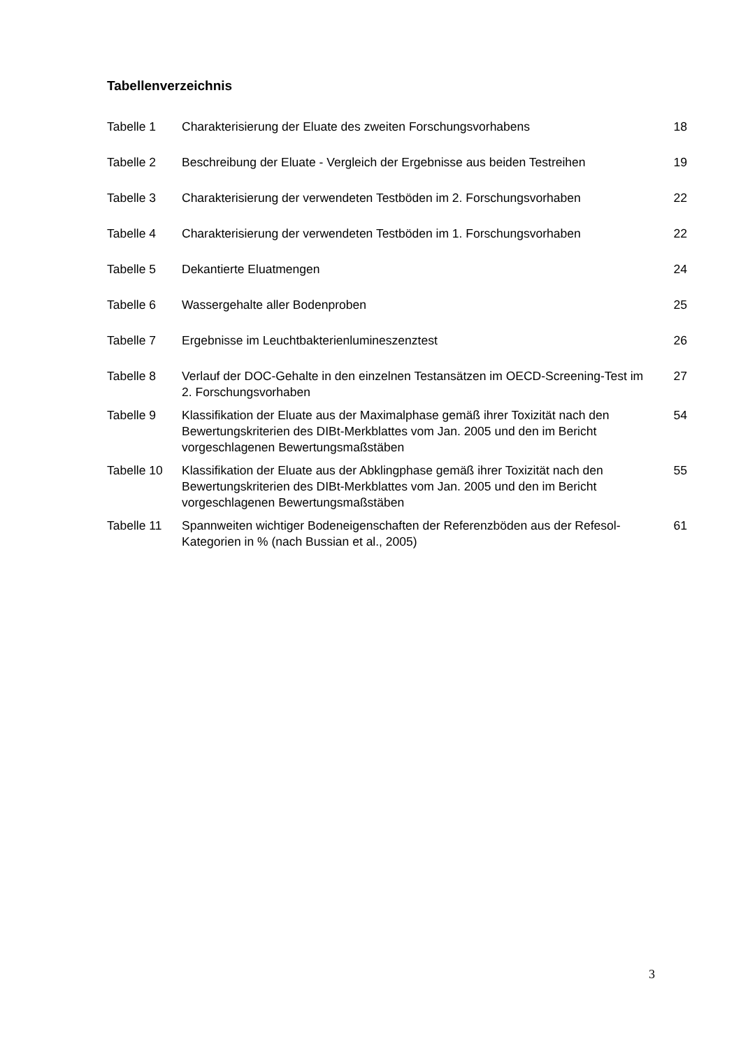Tabellenverzeichnis
| Tabelle 1 | Charakterisierung der Eluate des zweiten Forschungsvorhabens | 18 |
| Tabelle 2 | Beschreibung der Eluate - Vergleich der Ergebnisse aus beiden Testreihen | 19 |
| Tabelle 3 | Charakterisierung der verwendeten Testböden im 2. Forschungsvorhaben | 22 |
| Tabelle 4 | Charakterisierung der verwendeten Testböden im 1. Forschungsvorhaben | 22 |
| Tabelle 5 | Dekantierte Eluatmengen | 24 |
| Tabelle 6 | Wassergehalte aller Bodenproben | 25 |
| Tabelle 7 | Ergebnisse im Leuchtbakterienlumineszenztest | 26 |
| Tabelle 8 | Verlauf der DOC-Gehalte in den einzelnen Testansätzen im OECD-Screening-Test im 2. Forschungsvorhaben | 27 |
| Tabelle 9 | Klassifikation der Eluate aus der Maximalphase gemäß ihrer Toxizität nach den Bewertungskriterien des DIBt-Merkblattes vom Jan. 2005 und den im Bericht vorgeschlagenen Bewertungsmaßstäben | 54 |
| Tabelle 10 | Klassifikation der Eluate aus der Abklingphase gemäß ihrer Toxizität nach den Bewertungskriterien des DIBt-Merkblattes vom Jan. 2005 und den im Bericht vorgeschlagenen Bewertungsmaßstäben | 55 |
| Tabelle 11 | Spannweiten wichtiger Bodeneigenschaften der Referenzböden aus der Refesol-Kategorien in % (nach Bussian et al., 2005) | 61 |
3